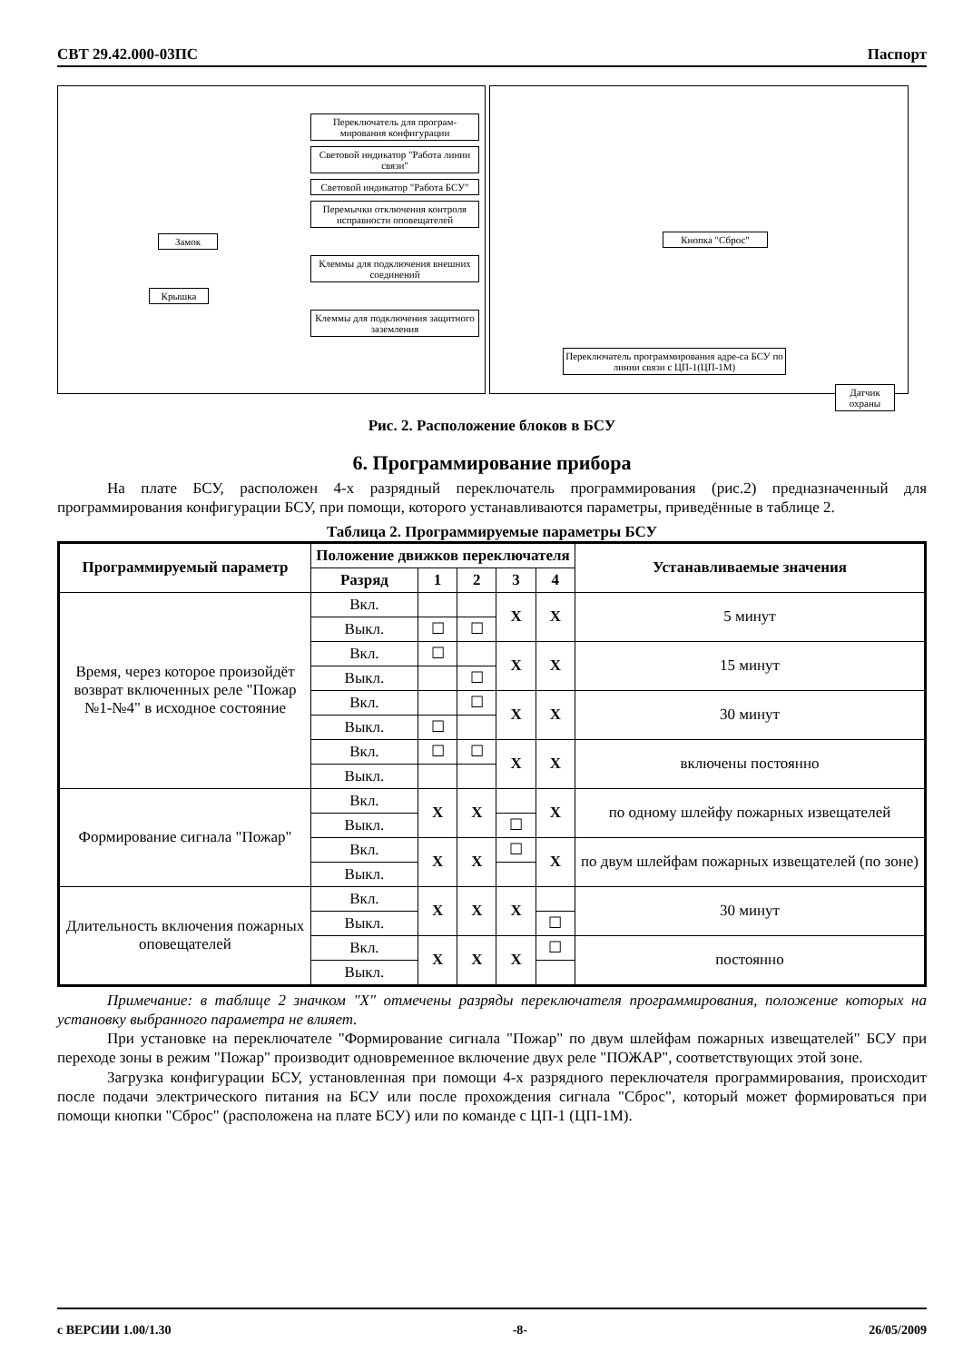СВТ 29.42.000-03ПС Паспорт
Переключатель для програм-мирования конфигурации
Световой индикатор "Работа линии связи"
Световой индикатор "Работа БСУ"
Перемычки отключения контроля исправности оповещателей
Замок
Клеммы для подключения внешних соединений
Крышка
Клеммы для подключения защитного заземления
Кнопка "Сброс"
Переключатель программирования адре-са БСУ по линии связи с ЦП-1(ЦП-1М)
Датчик охраны
Рис. 2. Расположение блоков в БСУ
6. Программирование прибора
На плате БСУ, расположен 4-х разрядный переключатель программирования (рис.2) предназначенный для программирования конфигурации БСУ, при помощи, которого устанавливаются параметры, приведённые в таблице 2.
Таблица 2. Программируемые параметры БСУ
| Программируемый параметр | Положение движков переключателя | | | | | Устанавливаемые значения |
| --- | --- | --- | --- | --- | --- | --- |
| | Разряд | 1 | 2 | 3 | 4 | |
| Время, через которое произойдёт возврат включенных реле "Пожар №1-№4" в исходное состояние | Вкл. | | | X | X | 5 минут |
| | Выкл. | ☐ | ☐ | | | |
| | Вкл. | ☐ | | X | X | 15 минут |
| | Выкл. | | ☐ | | | |
| | Вкл. | | ☐ | X | X | 30 минут |
| | Выкл. | ☐ | | | | |
| | Вкл. | ☐ | ☐ | X | X | включены постоянно |
| | Выкл. | | | | | |
| Формирование сигнала "Пожар" | Вкл. | X | X | | X | по одному шлейфу пожарных извещателей |
| | Выкл. | | | ☐ | | |
| | Вкл. | X | X | ☐ | X | по двум шлейфам пожарных извещателей (по зоне) |
| | Выкл. | | | | | |
| Длительность включения пожарных оповещателей | Вкл. | X | X | X | | 30 минут |
| | Выкл. | | | | ☐ | |
| | Вкл. | X | X | X | ☐ | постоянно |
| | Выкл. | | | | | |
Примечание: в таблице 2 значком "X" отмечены разряды переключателя программирования, положение которых на установку выбранного параметра не влияет.
При установке на переключателе "Формирование сигнала "Пожар" по двум шлейфам пожарных извещателей" БСУ при переходе зоны в режим "Пожар" производит одновременное включение двух реле "ПОЖАР", соответствующих этой зоне.
Загрузка конфигурации БСУ, установленная при помощи 4-х разрядного переключателя программирования, происходит после подачи электрического питания на БСУ или после прохождения сигнала "Сброс", который может формироваться при помощи кнопки "Сброс" (расположена на плате БСУ) или по команде с ЦП-1 (ЦП-1М).
с ВЕРСИИ 1.00/1.30 -8- 26/05/2009